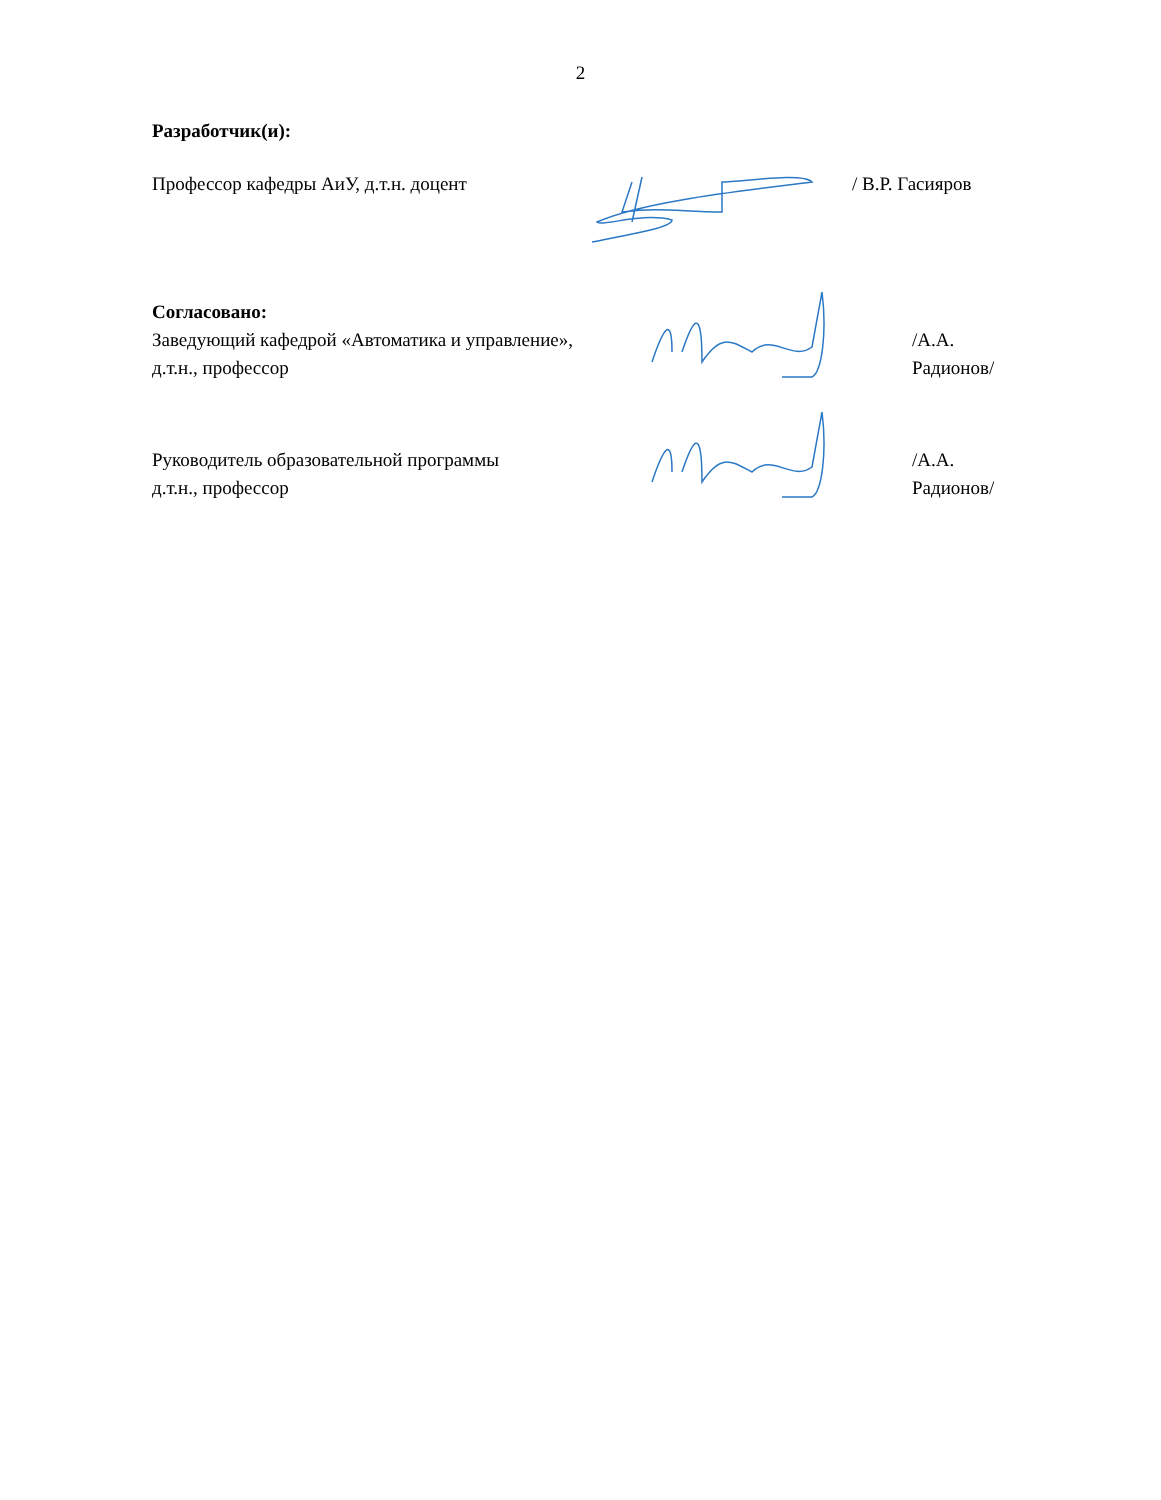2
Разработчик(и):
Профессор кафедры АиУ, д.т.н. доцент / В.Р. Гасияров
Согласовано:
Заведующий кафедрой «Автоматика и управление»,
д.т.н., профессор
/А.А. Радионов/
Руководитель образовательной программы
д.т.н., профессор
/А.А. Радионов/